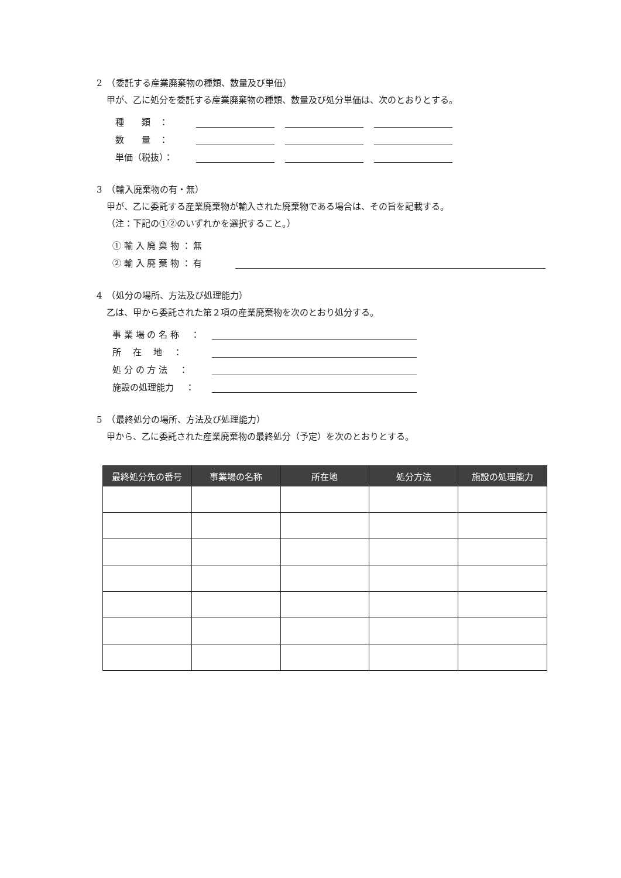2　（委託する産業廃棄物の種類、数量及び単価）
甲が、乙に処分を委託する産業廃棄物の種類、数量及び処分単価は、次のとおりとする。
種　　類　：
数　　量　：
単価（税抜）：
3　（輸入廃棄物の有・無）
甲が、乙に委託する産業廃棄物が輸入された廃棄物である場合は、その旨を記載する。
（注：下記の①②のいずれかを選択すること。）
① 輸 入 廃 棄 物 ： 無
② 輸 入 廃 棄 物 ： 有
4　（処分の場所、方法及び処理能力）
乙は、甲から委託された第２項の産業廃棄物を次のとおり処分する。
事 業 場 の 名 称　 ：
所　 在　 地　 ：
処 分 の 方 法　 ：
施設の処理能力　 ：
5　（最終処分の場所、方法及び処理能力）
甲から、乙に委託された産業廃棄物の最終処分（予定）を次のとおりとする。
| 最終処分先の番号 | 事業場の名称 | 所在地 | 処分方法 | 施設の処理能力 |
| --- | --- | --- | --- | --- |